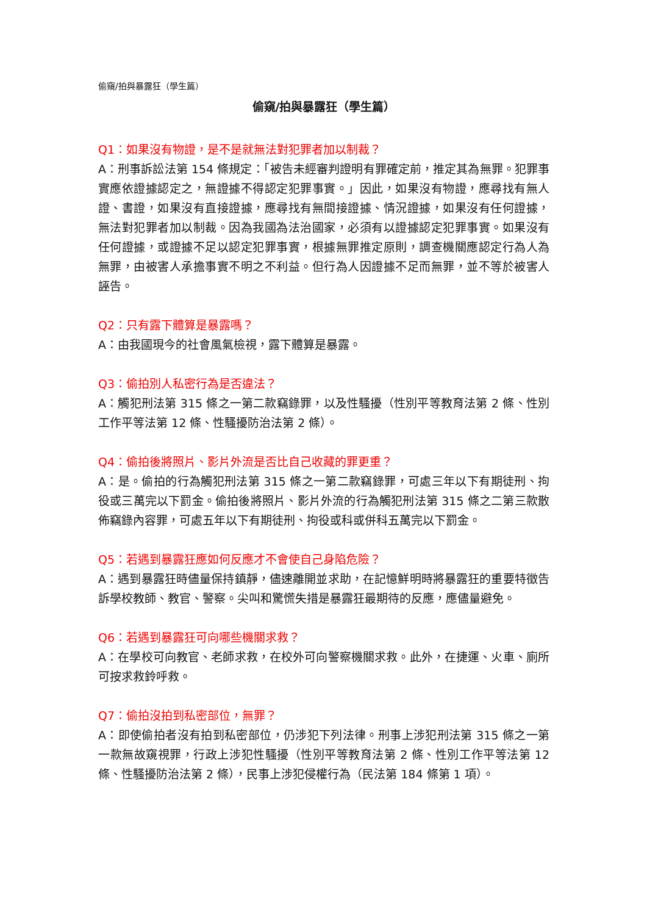偷窺/拍與暴露狂（學生篇）
偷窺/拍與暴露狂（學生篇）
Q1：如果沒有物證，是不是就無法對犯罪者加以制裁？
A：刑事訴訟法第 154 條規定：「被告未經審判證明有罪確定前，推定其為無罪。犯罪事實應依證據認定之，無證據不得認定犯罪事實。」因此，如果沒有物證，應尋找有無人證、書證，如果沒有直接證據，應尋找有無間接證據、情況證據，如果沒有任何證據，無法對犯罪者加以制裁。因為我國為法治國家，必須有以證據認定犯罪事實。如果沒有任何證據，或證據不足以認定犯罪事實，根據無罪推定原則，調查機關應認定行為人為無罪，由被害人承擔事實不明之不利益。但行為人因證據不足而無罪，並不等於被害人誣告。
Q2：只有露下體算是暴露嗎？
A：由我國現今的社會風氣檢視，露下體算是暴露。
Q3：偷拍別人私密行為是否違法？
A：觸犯刑法第 315 條之一第二款竊錄罪，以及性騷擾（性別平等教育法第 2 條、性別工作平等法第 12 條、性騷擾防治法第 2 條）。
Q4：偷拍後將照片、影片外流是否比自己收藏的罪更重？
A：是。偷拍的行為觸犯刑法第 315 條之一第二款竊錄罪，可處三年以下有期徒刑、拘役或三萬完以下罰金。偷拍後將照片、影片外流的行為觸犯刑法第 315 條之二第三款散佈竊錄內容罪，可處五年以下有期徒刑、拘役或科或併科五萬完以下罰金。
Q5：若遇到暴露狂應如何反應才不會使自己身陷危險？
A：遇到暴露狂時儘量保持鎮靜，儘速離開並求助，在記憶鮮明時將暴露狂的重要特徵告訴學校教師、教官、警察。尖叫和驚慌失措是暴露狂最期待的反應，應儘量避免。
Q6：若遇到暴露狂可向哪些機關求救？
A：在學校可向教官、老師求救，在校外可向警察機關求救。此外，在捷運、火車、廁所可按求救鈴呼救。
Q7：偷拍沒拍到私密部位，無罪？
A：即使偷拍者沒有拍到私密部位，仍涉犯下列法律。刑事上涉犯刑法第 315 條之一第一款無故窺視罪，行政上涉犯性騷擾（性別平等教育法第 2 條、性別工作平等法第 12 條、性騷擾防治法第 2 條），民事上涉犯侵權行為（民法第 184 條第 1 項）。